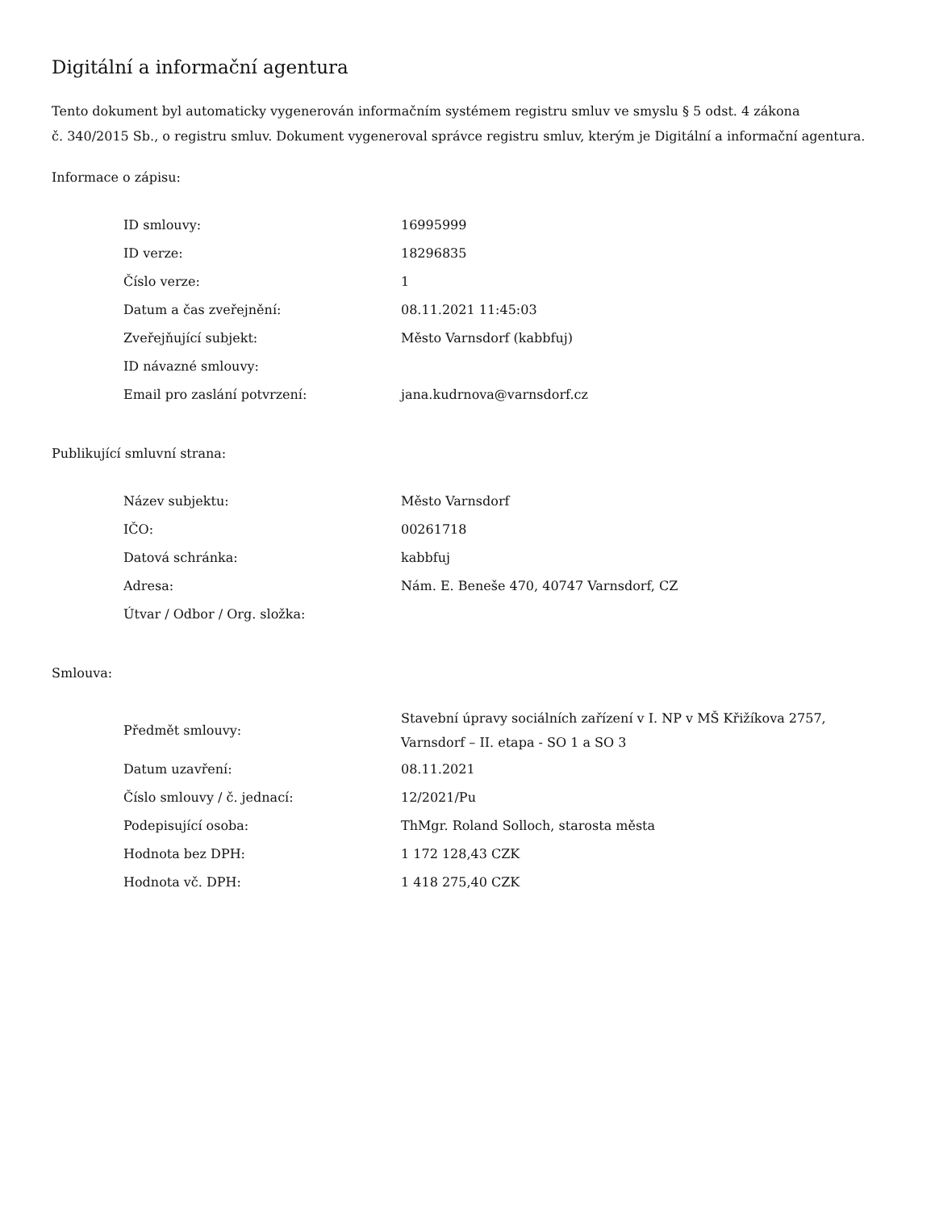Digitální a informační agentura
Tento dokument byl automaticky vygenerován informačním systémem registru smluv ve smyslu § 5 odst. 4 zákona
č. 340/2015 Sb., o registru smluv. Dokument vygeneroval správce registru smluv, kterým je Digitální a informační agentura.
Informace o zápisu:
| ID smlouvy: | 16995999 |
| ID verze: | 18296835 |
| Číslo verze: | 1 |
| Datum a čas zveřejnění: | 08.11.2021 11:45:03 |
| Zveřejňující subjekt: | Město Varnsdorf (kabbfuj) |
| ID návazné smlouvy: | |
| Email pro zaslání potvrzení: | jana.kudrnova@varnsdorf.cz |
Publikující smluvní strana:
| Název subjektu: | Město Varnsdorf |
| IČO: | 00261718 |
| Datová schránka: | kabbfuj |
| Adresa: | Nám. E. Beneše 470, 40747 Varnsdorf, CZ |
| Útvar / Odbor / Org. složka: | |
Smlouva:
| Předmět smlouvy: | Stavební úpravy sociálních zařízení v I. NP v MŠ Křižíkova 2757, Varnsdorf – II. etapa - SO 1 a SO 3 |
| Datum uzavření: | 08.11.2021 |
| Číslo smlouvy / č. jednací: | 12/2021/Pu |
| Podepisující osoba: | ThMgr. Roland Solloch, starosta města |
| Hodnota bez DPH: | 1 172 128,43 CZK |
| Hodnota vč. DPH: | 1 418 275,40 CZK |